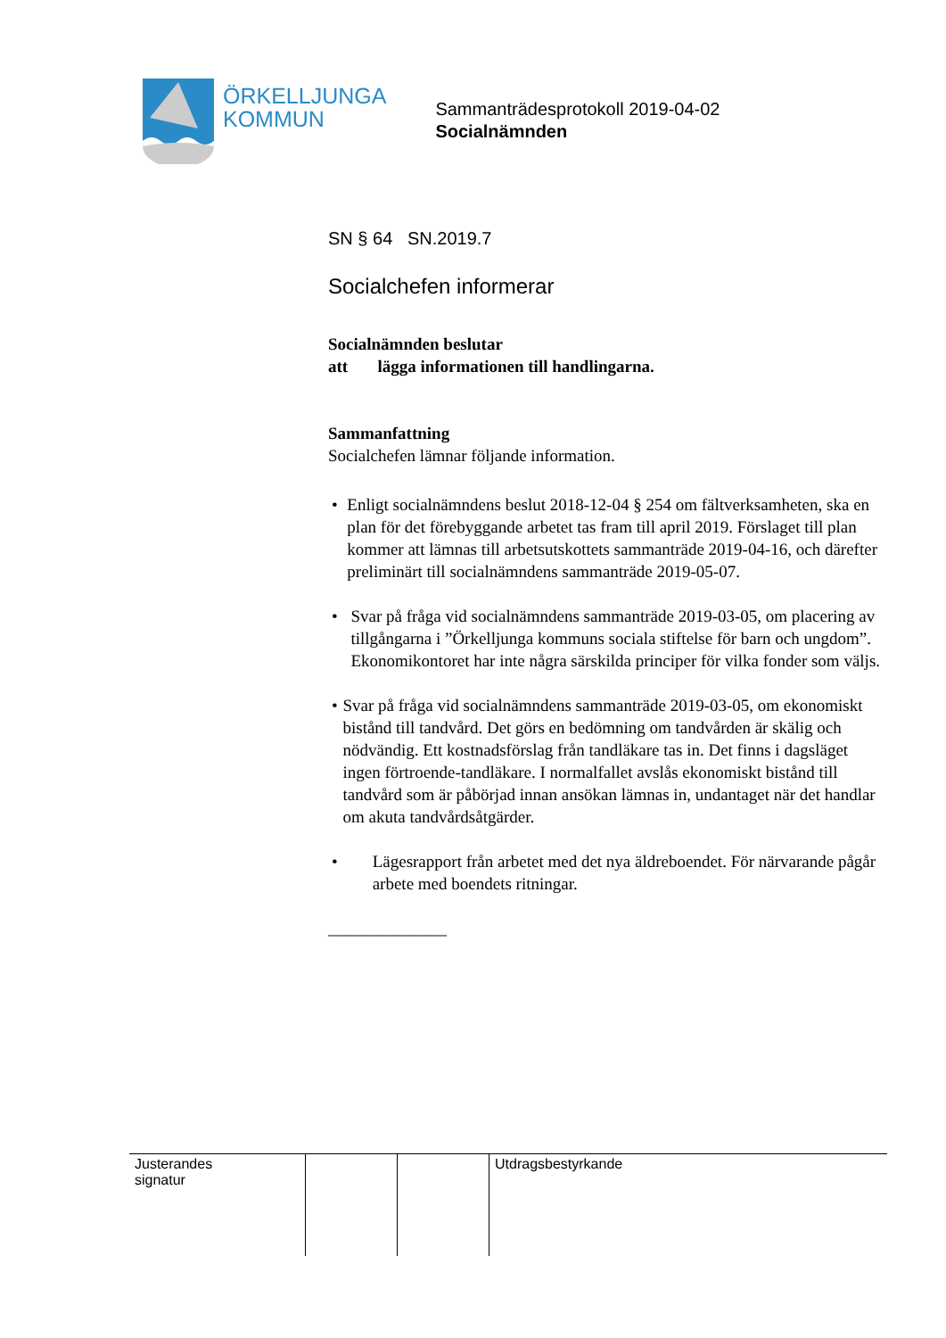ÖRKELLJUNGA
KOMMUN
Sammanträdesprotokoll 2019-04-02
Socialnämnden
SN § 64 SN.2019.7
Socialchefen informerar
Socialnämnden beslutar
att lägga informationen till handlingarna.
Sammanfattning
Socialchefen lämnar följande information.
• Enligt socialnämndens beslut 2018-12-04 § 254 om fältverksamheten, ska en plan för det förebyggande arbetet tas fram till april 2019. Förslaget till plan kommer att lämnas till arbetsutskottets sammanträde 2019-04-16, och därefter preliminärt till socialnämndens sammanträde 2019-05-07.
• Svar på fråga vid socialnämndens sammanträde 2019-03-05, om placering av tillgångarna i ”Örkelljunga kommuns sociala stiftelse för barn och ungdom”. Ekonomikontoret har inte några särskilda principer för vilka fonder som väljs.
• Svar på fråga vid socialnämndens sammanträde 2019-03-05, om ekonomiskt bistånd till tandvård. Det görs en bedömning om tandvården är skälig och nödvändig. Ett kostnadsförslag från tandläkare tas in. Det finns i dagsläget ingen förtroende-tandläkare. I normalfallet avslås ekonomiskt bistånd till tandvård som är påbörjad innan ansökan lämnas in, undantaget när det handlar om akuta tandvårdsåtgärder.
• Lägesrapport från arbetet med det nya äldreboendet. För närvarande pågår arbete med boendets ritningar.
______________
| Justerandes signatur | | | Utdragsbestyrkande |